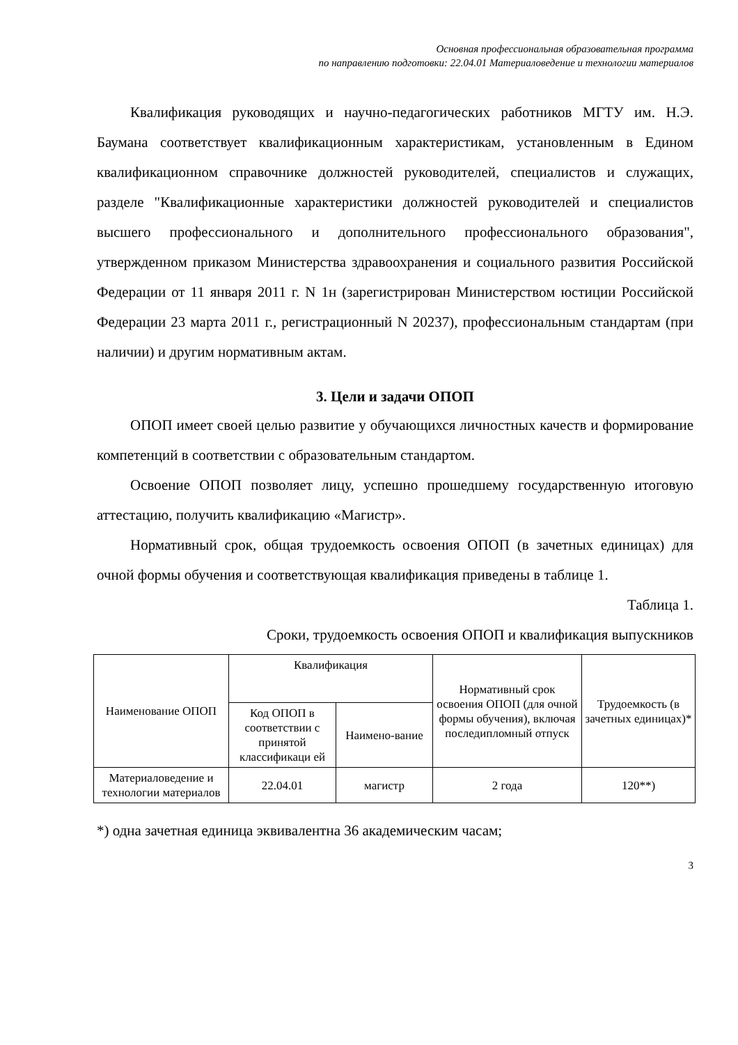Основная профессиональная образовательная программа
по направлению подготовки: 22.04.01 Материаловедение и технологии материалов
Квалификация руководящих и научно-педагогических работников МГТУ им. Н.Э. Баумана соответствует квалификационным характеристикам, установленным в Едином квалификационном справочнике должностей руководителей, специалистов и служащих, разделе "Квалификационные характеристики должностей руководителей и специалистов высшего профессионального и дополнительного профессионального образования", утвержденном приказом Министерства здравоохранения и социального развития Российской Федерации от 11 января 2011 г. N 1н (зарегистрирован Министерством юстиции Российской Федерации 23 марта 2011 г., регистрационный N 20237), профессиональным стандартам (при наличии) и другим нормативным актам.
3. Цели и задачи ОПОП
ОПОП имеет своей целью развитие у обучающихся личностных качеств и формирование компетенций в соответствии с образовательным стандартом.
Освоение ОПОП позволяет лицу, успешно прошедшему государственную итоговую аттестацию, получить квалификацию «Магистр».
Нормативный срок, общая трудоемкость освоения ОПОП (в зачетных единицах) для очной формы обучения и соответствующая квалификация приведены в таблице 1.
Таблица 1.
Сроки, трудоемкость освоения ОПОП и квалификация выпускников
| Наименование ОПОП | Квалификация | | Нормативный срок освоения ОПОП (для очной формы обучения), включая последипломный отпуск | Трудоемкость (в зачетных единицах)* |
| --- | --- | --- | --- | --- |
| | Код ОПОП в соответствии с принятой классификаци ей | Наимено-вание | | |
| Материаловедение и технологии материалов | 22.04.01 | магистр | 2 года | 120**) |
*) одна зачетная единица эквивалентна 36 академическим часам;
3